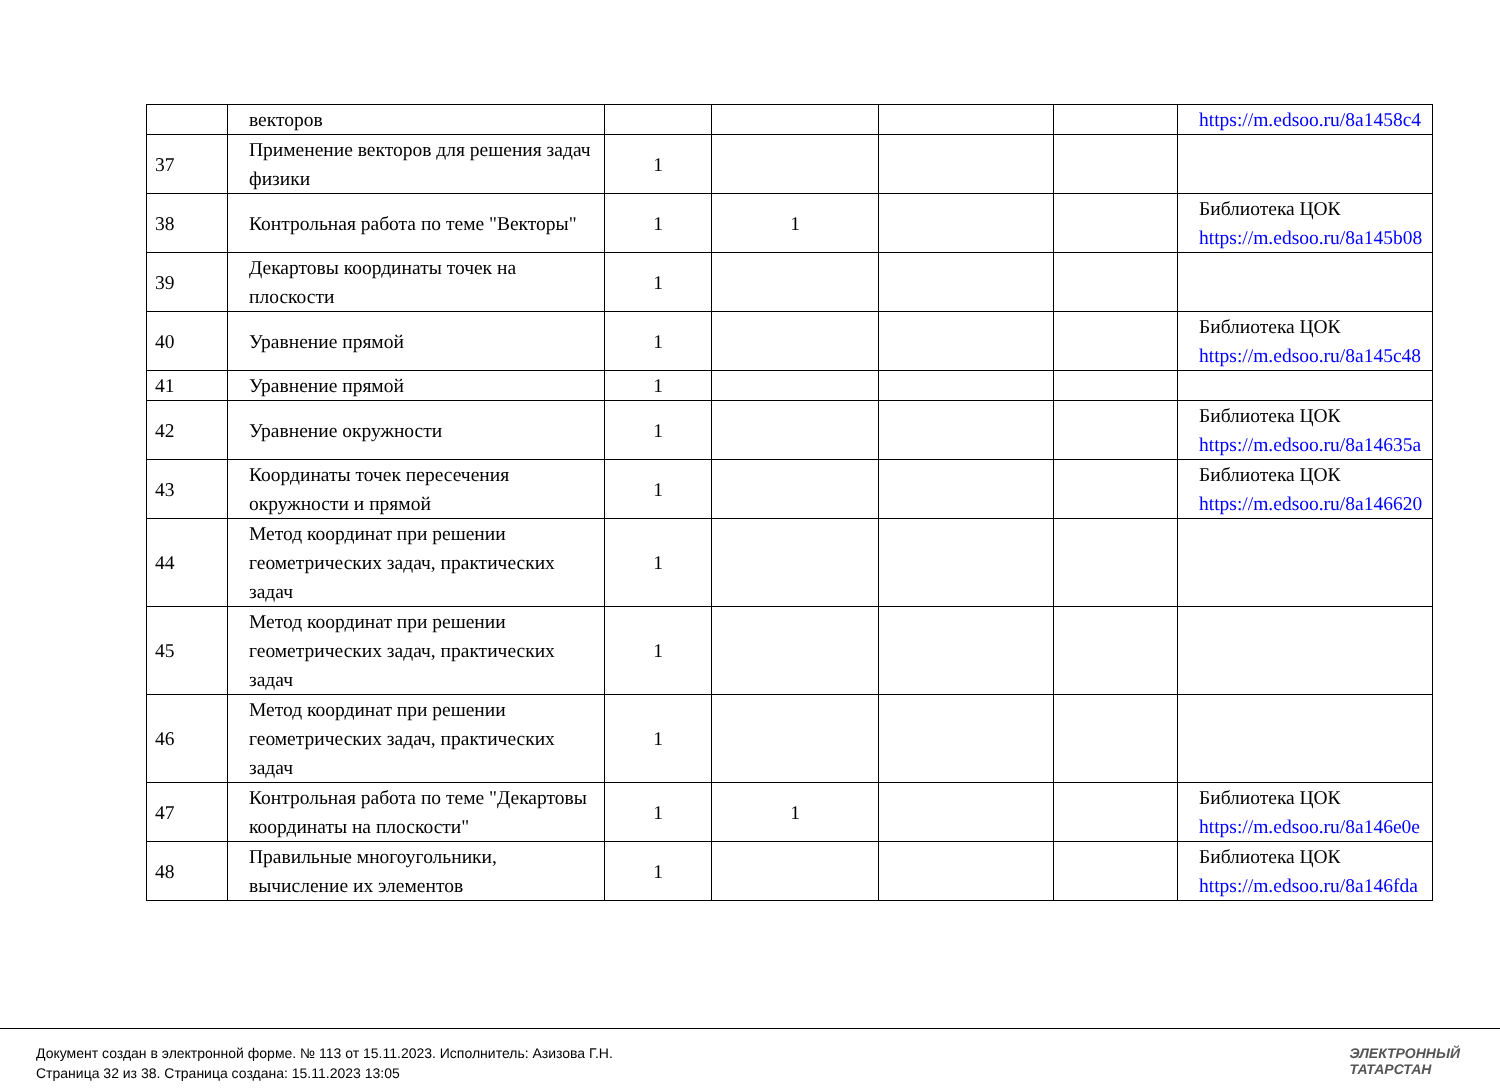| | векторов | | | | | https://m.edsoo.ru/8a1458c4 |
| 37 | Применение векторов для решения задач физики | 1 | | | | |
| 38 | Контрольная работа по теме "Векторы" | 1 | 1 | | | Библиотека ЦОК https://m.edsoo.ru/8a145b08 |
| 39 | Декартовы координаты точек на плоскости | 1 | | | | |
| 40 | Уравнение прямой | 1 | | | | Библиотека ЦОК https://m.edsoo.ru/8a145c48 |
| 41 | Уравнение прямой | 1 | | | | |
| 42 | Уравнение окружности | 1 | | | | Библиотека ЦОК https://m.edsoo.ru/8a14635a |
| 43 | Координаты точек пересечения окружности и прямой | 1 | | | | Библиотека ЦОК https://m.edsoo.ru/8a146620 |
| 44 | Метод координат при решении геометрических задач, практических задач | 1 | | | | |
| 45 | Метод координат при решении геометрических задач, практических задач | 1 | | | | |
| 46 | Метод координат при решении геометрических задач, практических задач | 1 | | | | |
| 47 | Контрольная работа по теме "Декартовы координаты на плоскости" | 1 | 1 | | | Библиотека ЦОК https://m.edsoo.ru/8a146e0e |
| 48 | Правильные многоугольники, вычисление их элементов | 1 | | | | Библиотека ЦОК https://m.edsoo.ru/8a146fda |
Документ создан в электронной форме. № 113 от 15.11.2023. Исполнитель: Азизова Г.Н.
Страница 32 из 38. Страница создана: 15.11.2023 13:05
ЭЛЕКТРОННЫЙ
ТАТАРСТАН